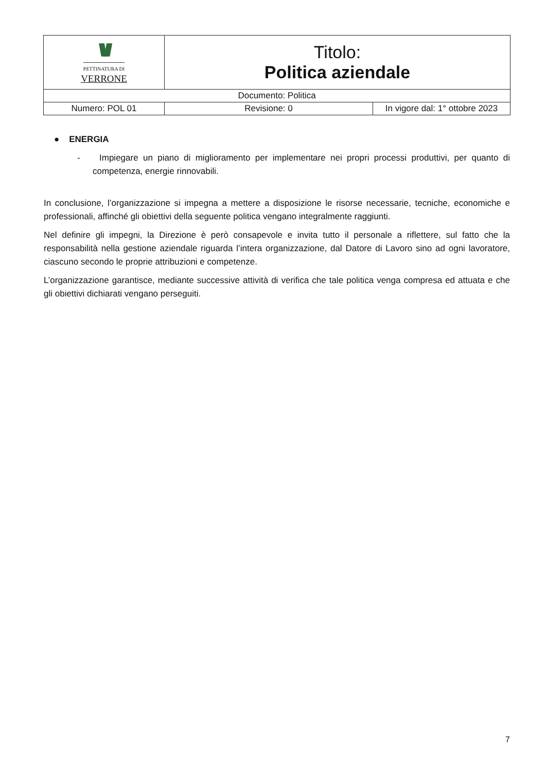| \\\/// PETTINATURA DI VERRONE | Titolo: Politica aziendale | |
| Documento: Politica | | |
| Numero: POL 01 | Revisione: 0 | In vigore dal: 1° ottobre 2023 |
● ENERGIA
- Impiegare un piano di miglioramento per implementare nei propri processi produttivi, per quanto di competenza, energie rinnovabili.
In conclusione, l’organizzazione si impegna a mettere a disposizione le risorse necessarie, tecniche, economiche e professionali, affinché gli obiettivi della seguente politica vengano integralmente raggiunti.
Nel definire gli impegni, la Direzione è però consapevole e invita tutto il personale a riflettere, sul fatto che la responsabilità nella gestione aziendale riguarda l’intera organizzazione, dal Datore di Lavoro sino ad ogni lavoratore, ciascuno secondo le proprie attribuzioni e competenze.
L’organizzazione garantisce, mediante successive attività di verifica che tale politica venga compresa ed attuata e che gli obiettivi dichiarati vengano perseguiti.
7